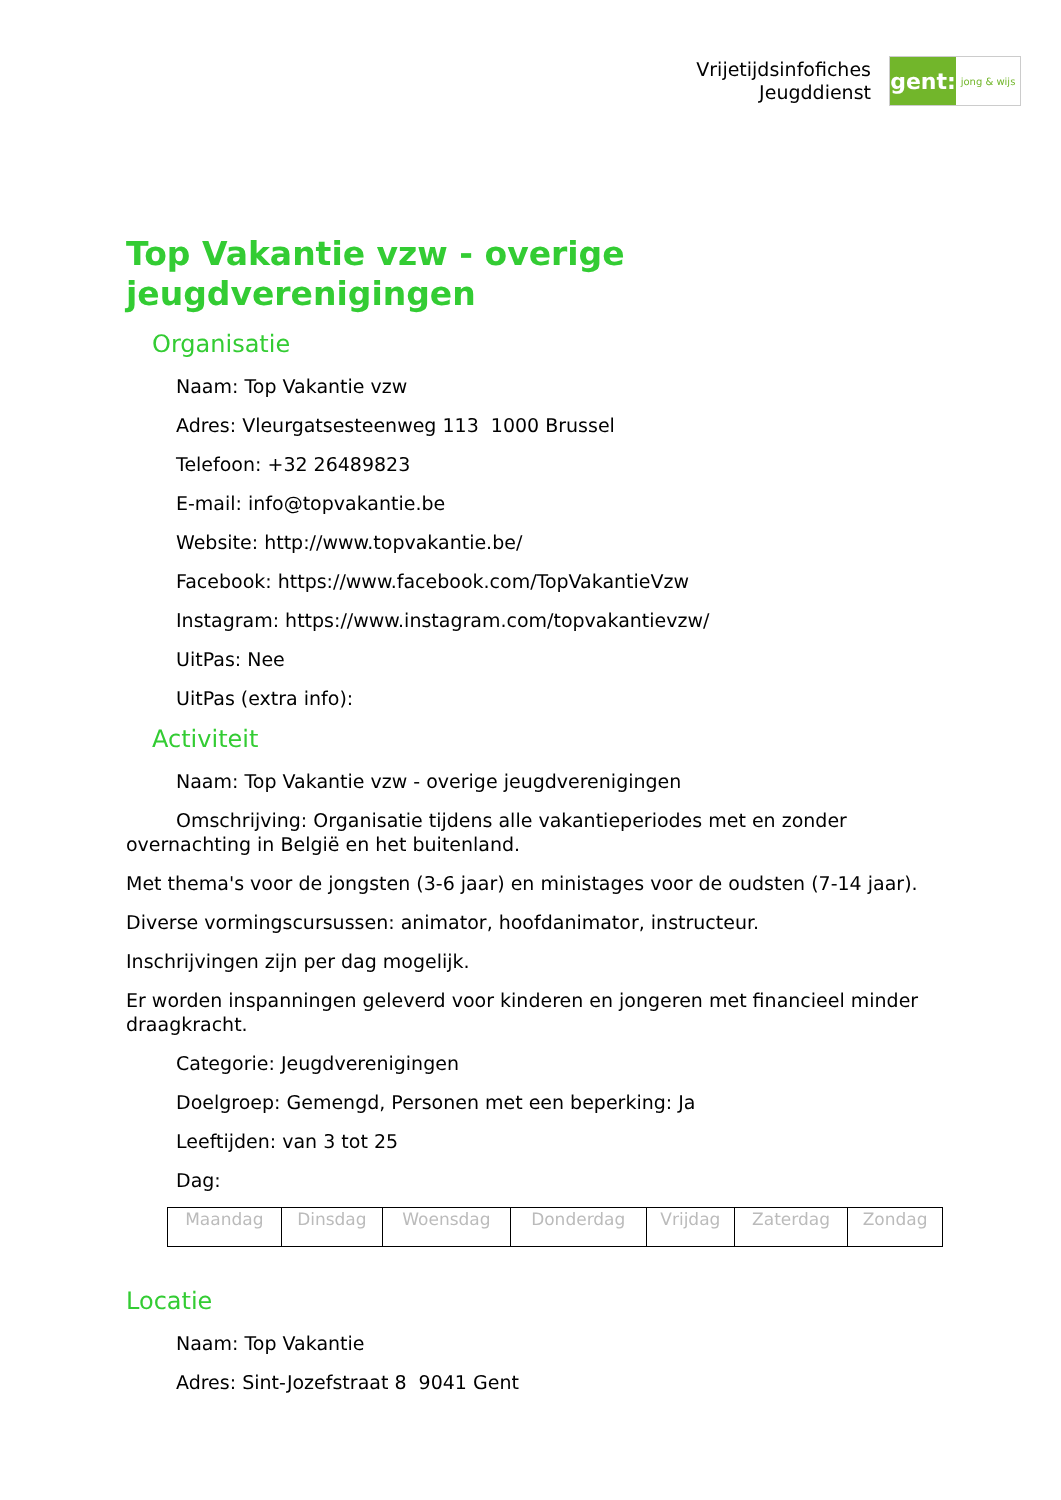Vrijetijdsinfofiches
Jeugddienst
gent:
jong & wijs
Top Vakantie vzw - overige jeugdverenigingen
Organisatie
Naam: Top Vakantie vzw
Adres: Vleurgatsesteenweg 113 1000 Brussel
Telefoon: +32 26489823
E-mail: info@topvakantie.be
Website: http://www.topvakantie.be/
Facebook: https://www.facebook.com/TopVakantieVzw
Instagram: https://www.instagram.com/topvakantievzw/
UitPas: Nee
UitPas (extra info):
Activiteit
Naam: Top Vakantie vzw - overige jeugdverenigingen
Omschrijving: Organisatie tijdens alle vakantieperiodes met en zonder overnachting in België en het buitenland.
Met thema's voor de jongsten (3-6 jaar) en ministages voor de oudsten (7-14 jaar).
Diverse vormingscursussen: animator, hoofdanimator, instructeur.
Inschrijvingen zijn per dag mogelijk.
Er worden inspanningen geleverd voor kinderen en jongeren met financieel minder draagkracht.
Categorie: Jeugdverenigingen
Doelgroep: Gemengd, Personen met een beperking: Ja
Leeftijden: van 3 tot 25
Dag:
| Maandag | Dinsdag | Woensdag | Donderdag | Vrijdag | Zaterdag | Zondag |
Locatie
Naam: Top Vakantie
Adres: Sint-Jozefstraat 8 9041 Gent